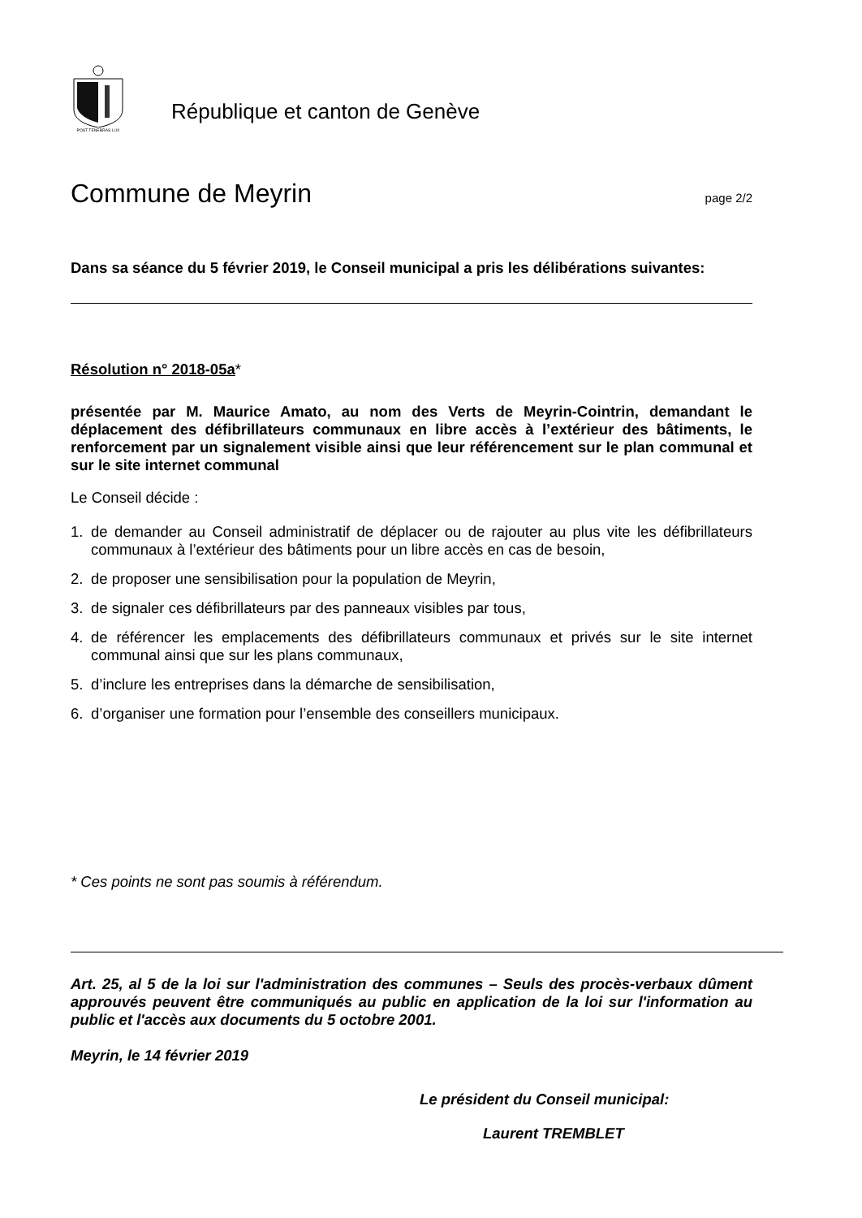POST TENEBRAS LUX
République et canton de Genève
Commune de Meyrin
page 2/2
Dans sa séance du 5 février 2019, le Conseil municipal a pris les délibérations suivantes:
Résolution n° 2018-05a*
présentée par M. Maurice Amato, au nom des Verts de Meyrin-Cointrin, demandant le déplacement des défibrillateurs communaux en libre accès à l’extérieur des bâtiments, le renforcement par un signalement visible ainsi que leur référencement sur le plan communal et sur le site internet communal
Le Conseil décide :
1. de demander au Conseil administratif de déplacer ou de rajouter au plus vite les défibrillateurs communaux à l’extérieur des bâtiments pour un libre accès en cas de besoin,
2. de proposer une sensibilisation pour la population de Meyrin,
3. de signaler ces défibrillateurs par des panneaux visibles par tous,
4. de référencer les emplacements des défibrillateurs communaux et privés sur le site internet communal ainsi que sur les plans communaux,
5. d’inclure les entreprises dans la démarche de sensibilisation,
6. d’organiser une formation pour l’ensemble des conseillers municipaux.
* Ces points ne sont pas soumis à référendum.
Art. 25, al 5 de la loi sur l'administration des communes – Seuls des procès-verbaux dûment approuvés peuvent être communiqués au public en application de la loi sur l'information au public et l'accès aux documents du 5 octobre 2001.
Meyrin, le 14 février 2019
Le président du Conseil municipal:
Laurent TREMBLET